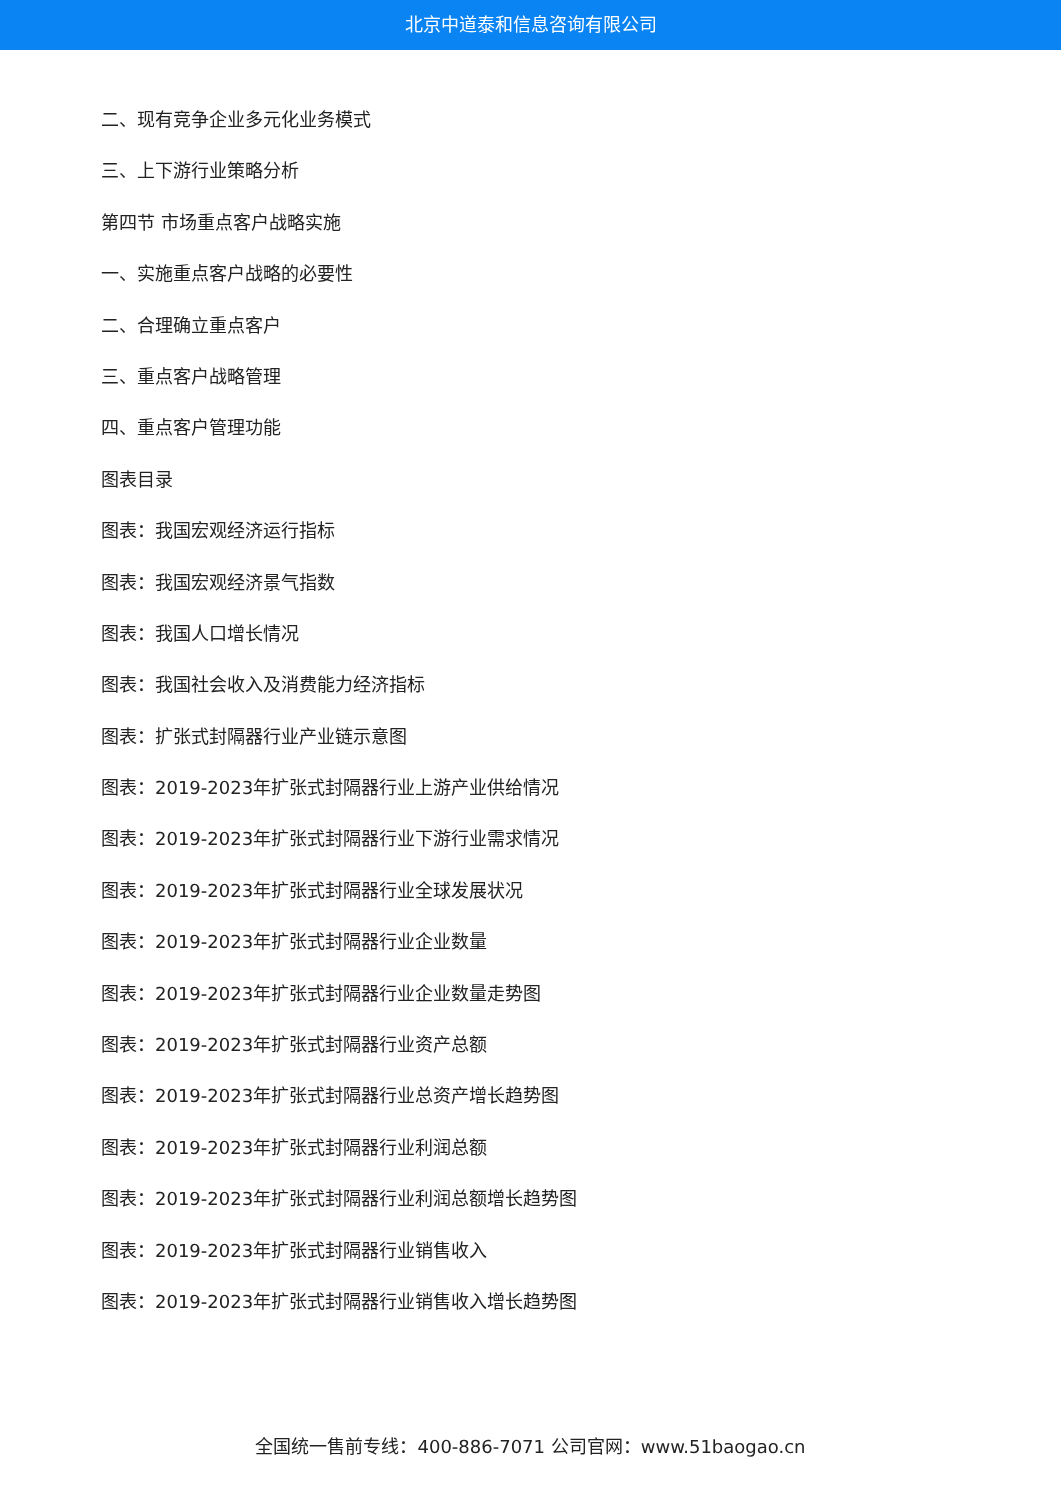北京中道泰和信息咨询有限公司
二、现有竞争企业多元化业务模式
三、上下游行业策略分析
第四节 市场重点客户战略实施
一、实施重点客户战略的必要性
二、合理确立重点客户
三、重点客户战略管理
四、重点客户管理功能
图表目录
图表：我国宏观经济运行指标
图表：我国宏观经济景气指数
图表：我国人口增长情况
图表：我国社会收入及消费能力经济指标
图表：扩张式封隔器行业产业链示意图
图表：2019-2023年扩张式封隔器行业上游产业供给情况
图表：2019-2023年扩张式封隔器行业下游行业需求情况
图表：2019-2023年扩张式封隔器行业全球发展状况
图表：2019-2023年扩张式封隔器行业企业数量
图表：2019-2023年扩张式封隔器行业企业数量走势图
图表：2019-2023年扩张式封隔器行业资产总额
图表：2019-2023年扩张式封隔器行业总资产增长趋势图
图表：2019-2023年扩张式封隔器行业利润总额
图表：2019-2023年扩张式封隔器行业利润总额增长趋势图
图表：2019-2023年扩张式封隔器行业销售收入
图表：2019-2023年扩张式封隔器行业销售收入增长趋势图
全国统一售前专线：400-886-7071 公司官网：www.51baogao.cn